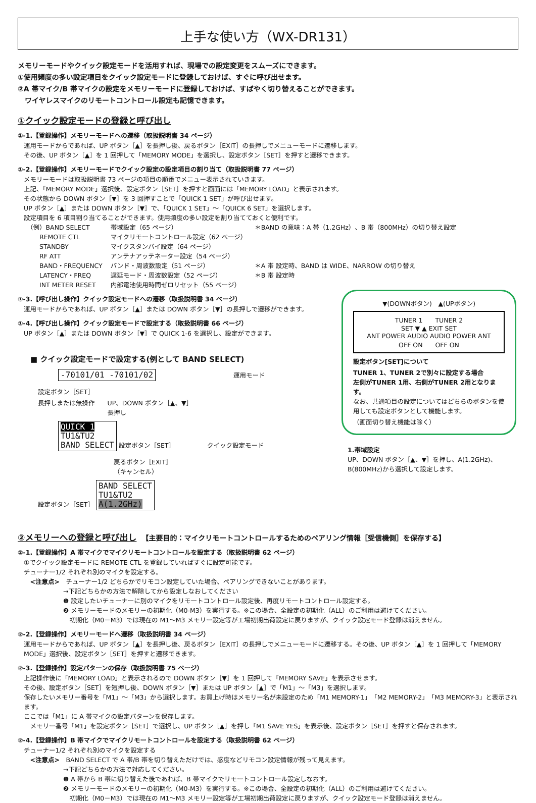上手な使い方（WX-DR131）
メモリーモードやクイック設定モードを活用すれば、現場での設定変更をスムーズにできます。
①使用頻度の多い設定項目をクイック設定モードに登録しておけば、すぐに呼び出せます。
②A 帯マイク/B 帯マイクの設定をメモリーモードに登録しておけば、すばやく切り替えることができます。
　ワイヤレスマイクのリモートコントロール設定も記憶できます。
①クイック設定モードの登録と呼び出し
①-1.【登録操作】メモリーモードへの遷移（取扱説明書 34 ページ）
運用モードからであれば、UP ボタン［▲］を長押し後、戻るボタン［EXIT］の長押しでメニューモードに遷移します。
その後、UP ボタン［▲］を 1 回押して「MEMORY MODE」を選択し、設定ボタン［SET］を押すと遷移できます。
①-2.【登録操作】メモリーモードでクイック設定の設定項目の割り当て（取扱説明書 77 ページ）
メモリーモードは取扱説明書 73 ページの項目の順番でメニュー表示されていきます。
上記、「MEMORY MODE」選択後、設定ボタン［SET］を押すと画面には「MEMORY LOAD」と表示されます。
その状態から DOWN ボタン［▼］を 3 回押すことで「QUICK 1 SET」が呼び出せます。
UP ボタン［▲］または DOWN ボタン［▼］で、「QUICK 1 SET」～「QUICK 6 SET」を選択します。
設定項目を 6 項目割り当てることができます。使用頻度の多い設定を割り当てておくと便利です。
| （例）BAND SELECT | 帯域設定（65 ページ） | ＊BAND の意味：A 帯（1.2GHz）、B 帯（800MHz）の切り替え設定 |
| REMOTE CTL | マイクリモートコントロール設定（62 ページ） | |
| STANDBY | マイクスタンバイ設定（64 ページ） | |
| RF ATT | アンテナアッテネーター設定（54 ページ） | |
| BAND・FREQUENCY | バンド・周波数設定（51 ページ） | ＊A 帯 設定時、BAND は WIDE、NARROW の切り替え |
| LATENCY・FREQ | 遅延モード・周波数設定（52 ページ） | ＊B 帯 設定時 |
| INT METER RESET | 内部電池使用時間ゼロリセット（55 ページ） | |
①-3.【呼び出し操作】クイック設定モードへの遷移（取扱説明書 34 ページ）
運用モードからであれば、UP ボタン［▲］または DOWN ボタン［▼］の長押しで遷移ができます。
①-4.【呼び出し操作】クイック設定モードで設定する（取扱説明書 66 ページ）
UP ボタン［▲］または DOWN ボタン［▼］で QUICK 1-6 を選択し、設定ができます。
■ クイック設定モードで設定する(例として BAND SELECT)
-70101/01 -70101/02 運用モード
設定ボタン［SET］
長押しまたは無操作　　UP、DOWN ボタン［▲、▼］
　　　　　　　　　　　長押し
QUICK 1
TU1&TU2
BAND SELECT 設定ボタン［SET］ クイック設定モード
戻るボタン［EXIT］
（キャンセル）
設定ボタン［SET］ BAND SELECT
TU1&TU2
A(1.2GHz)
▼(DOWNボタン)　▲(UPボタン)
TUNER 1　　TUNER 2
SET ▼ ▲ EXIT SET
ANT POWER AUDIO AUDIO POWER ANT
OFF ON　　OFF ON
設定ボタン[SET]について
TUNER 1、TUNER 2で別々に設定する場合
左側がTUNER 1用、右側がTUNER 2用となります。
なお、共通項目の設定についてはどちらのボタンを使用しても設定ボタンとして機能します。
（画面切り替え機能は除く）
1.帯域設定
UP、DOWN ボタン［▲、▼］を押し、A(1.2GHz)、B(800MHz)から選択して設定します。
②メモリーへの登録と呼び出し　【主要目的：マイクリモートコントロールするためのペアリング情報［受信機側］を保存する】
②-1.【登録操作】A 帯マイクでマイクリモートコントロールを設定する（取扱説明書 62 ページ）
①でクイック設定モードに REMOTE CTL を登録していればすぐに設定可能です。
チューナー1/2 それぞれ別のマイクを設定する。
　<注意点>　チューナー1/2 どちらかでリモコン設定していた場合、ペアリングできないことがあります。
→下記どちらかの方法で解除してから設定しなおしてください
❶ 設定したいチューナーに別のマイクをリモートコントロール設定後、再度リモートコントロール設定する。
❷ メモリーモードのメモリーの初期化（M0-M3）を実行する。※この場合、全設定の初期化（ALL）のご利用は避けてください。
　初期化（M0－M3）では現在の M1～M3 メモリー設定等が工場初期出荷設定に戻りますが、クイック設定モード登録は消えません。
②-2.【登録操作】メモリーモードへ遷移（取扱説明書 34 ページ）
運用モードからであれば、UP ボタン［▲］を長押し後、戻るボタン［EXIT］の長押しでメニューモードに遷移する。その後、UP ボタン［▲］を 1 回押して「MEMORY MODE」選択後、設定ボタン［SET］を押すと遷移できます。
②-3.【登録操作】設定パターンの保存（取扱説明書 75 ページ）
上記操作後に「MEMORY LOAD」と表示されるので DOWN ボタン［▼］を 1 回押して「MEMORY SAVE」を表示させます。
その後、設定ボタン［SET］を短押し後、DOWN ボタン［▼］または UP ボタン［▲］で「M1」～「M3」を選択します。
保存したいメモリー番号を「M1」～「M3」から選択します。お買上げ時はメモリー名が未設定のため「M1 MEMORY-1」「M2 MEMORY-2」「M3 MEMORY-3」と表示されます。
ここでは「M1」に A 帯マイクの設定パターンを保存します。
　メモリー番号「M1」を設定ボタン［SET］で選択し、UP ボタン［▲］を押し「M1 SAVE YES」を表示後、設定ボタン［SET］を押すと保存されます。
②-4.【登録操作】B 帯マイクでマイクリモートコントロールを設定する（取扱説明書 62 ページ）
チューナー1/2 それぞれ別のマイクを設定する
　<注意点>　BAND SELECT で A 帯/B 帯を切り替えただけでは、感度などリモコン設定情報が残って見えます。
→下記どちらかの方法で対応してください。
❶ A 帯から B 帯に切り替えた後であれば、B 帯マイクでリモートコントロール設定しなおす。
❷ メモリーモードのメモリーの初期化（M0-M3）を実行する。※この場合、全設定の初期化（ALL）のご利用は避けてください。
　初期化（M0－M3）では現在の M1～M3 メモリー設定等が工場初期出荷設定に戻りますが、クイック設定モード登録は消えません。